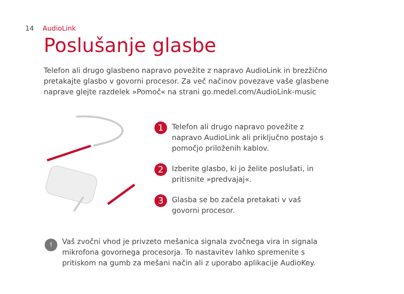14 AudioLink
Poslušanje glasbe
Telefon ali drugo glasbeno napravo povežite z napravo AudioLink in brezžično pretakajte glasbo v govorni procesor. Za več načinov povezave vaše glasbene naprave glejte razdelek »Pomoč« na strani go.medel.com/AudioLink-music
1
Telefon ali drugo napravo povežite z napravo AudioLink ali priključno postajo s pomočjo priloženih kablov.
2
Izberite glasbo, ki jo želite poslušati, in pritisnite »predvajaj«.
3
Glasba se bo začela pretakati v vaš govorni procesor.
!
Vaš zvočni vhod je privzeto mešanica signala zvočnega vira in signala mikrofona govornega procesorja. To nastavitev lahko spremenite s pritiskom na gumb za mešani način ali z uporabo aplikacije AudioKey.